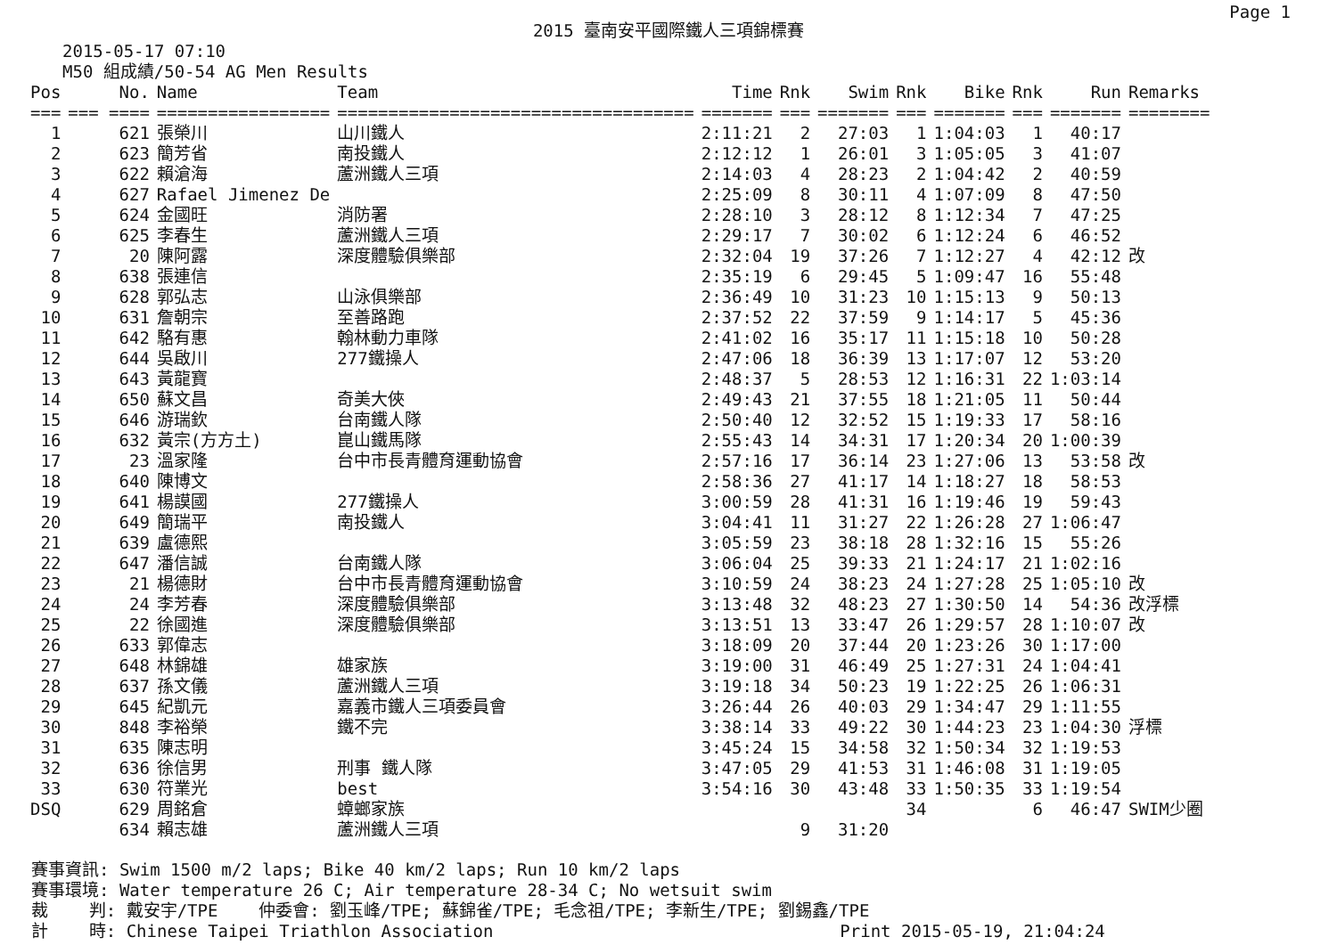Page 1
2015 臺南安平國際鐵人三項錦標賽
2015-05-17 07:10
M50 組成績/50-54 AG Men Results
| Pos | No. | Name | Team | Time | Rnk | Swim | Rnk | Bike | Rnk | Run | Remarks |
| --- | --- | --- | --- | --- | --- | --- | --- | --- | --- | --- | --- |
| === | === ==== | ================= | =================================== | ======= | === | ======= | === | ======= | === | ======= | ======== |
| 1 | 621 | 張榮川 | 山川鐵人 | 2:11:21 | 2 | 27:03 | 1 | 1:04:03 | 1 | 40:17 | |
| 2 | 623 | 簡芳省 | 南投鐵人 | 2:12:12 | 1 | 26:01 | 3 | 1:05:05 | 3 | 41:07 | |
| 3 | 622 | 賴滄海 | 蘆洲鐵人三項 | 2:14:03 | 4 | 28:23 | 2 | 1:04:42 | 2 | 40:59 | |
| 4 | 627 | Rafael Jimenez De | | 2:25:09 | 8 | 30:11 | 4 | 1:07:09 | 8 | 47:50 | |
| 5 | 624 | 金國旺 | 消防署 | 2:28:10 | 3 | 28:12 | 8 | 1:12:34 | 7 | 47:25 | |
| 6 | 625 | 李春生 | 蘆洲鐵人三項 | 2:29:17 | 7 | 30:02 | 6 | 1:12:24 | 6 | 46:52 | |
| 7 | 20 | 陳阿露 | 深度體驗俱樂部 | 2:32:04 | 19 | 37:26 | 7 | 1:12:27 | 4 | 42:12 | 改 |
| 8 | 638 | 張連信 | | 2:35:19 | 6 | 29:45 | 5 | 1:09:47 | 16 | 55:48 | |
| 9 | 628 | 郭弘志 | 山泳俱樂部 | 2:36:49 | 10 | 31:23 | 10 | 1:15:13 | 9 | 50:13 | |
| 10 | 631 | 詹朝宗 | 至善路跑 | 2:37:52 | 22 | 37:59 | 9 | 1:14:17 | 5 | 45:36 | |
| 11 | 642 | 駱有惠 | 翰林動力車隊 | 2:41:02 | 16 | 35:17 | 11 | 1:15:18 | 10 | 50:28 | |
| 12 | 644 | 吳啟川 | 277鐵操人 | 2:47:06 | 18 | 36:39 | 13 | 1:17:07 | 12 | 53:20 | |
| 13 | 643 | 黃龍寶 | | 2:48:37 | 5 | 28:53 | 12 | 1:16:31 | 22 | 1:03:14 | |
| 14 | 650 | 蘇文昌 | 奇美大俠 | 2:49:43 | 21 | 37:55 | 18 | 1:21:05 | 11 | 50:44 | |
| 15 | 646 | 游瑞欽 | 台南鐵人隊 | 2:50:40 | 12 | 32:52 | 15 | 1:19:33 | 17 | 58:16 | |
| 16 | 632 | 黃宗(方方土) | 崑山鐵馬隊 | 2:55:43 | 14 | 34:31 | 17 | 1:20:34 | 20 | 1:00:39 | |
| 17 | 23 | 溫家隆 | 台中市長青體育運動協會 | 2:57:16 | 17 | 36:14 | 23 | 1:27:06 | 13 | 53:58 | 改 |
| 18 | 640 | 陳博文 | | 2:58:36 | 27 | 41:17 | 14 | 1:18:27 | 18 | 58:53 | |
| 19 | 641 | 楊謨國 | 277鐵操人 | 3:00:59 | 28 | 41:31 | 16 | 1:19:46 | 19 | 59:43 | |
| 20 | 649 | 簡瑞平 | 南投鐵人 | 3:04:41 | 11 | 31:27 | 22 | 1:26:28 | 27 | 1:06:47 | |
| 21 | 639 | 盧德熙 | | 3:05:59 | 23 | 38:18 | 28 | 1:32:16 | 15 | 55:26 | |
| 22 | 647 | 潘信誠 | 台南鐵人隊 | 3:06:04 | 25 | 39:33 | 21 | 1:24:17 | 21 | 1:02:16 | |
| 23 | 21 | 楊德財 | 台中市長青體育運動協會 | 3:10:59 | 24 | 38:23 | 24 | 1:27:28 | 25 | 1:05:10 | 改 |
| 24 | 24 | 李芳春 | 深度體驗俱樂部 | 3:13:48 | 32 | 48:23 | 27 | 1:30:50 | 14 | 54:36 | 改浮標 |
| 25 | 22 | 徐國進 | 深度體驗俱樂部 | 3:13:51 | 13 | 33:47 | 26 | 1:29:57 | 28 | 1:10:07 | 改 |
| 26 | 633 | 郭偉志 | | 3:18:09 | 20 | 37:44 | 20 | 1:23:26 | 30 | 1:17:00 | |
| 27 | 648 | 林錦雄 | 雄家族 | 3:19:00 | 31 | 46:49 | 25 | 1:27:31 | 24 | 1:04:41 | |
| 28 | 637 | 孫文儀 | 蘆洲鐵人三項 | 3:19:18 | 34 | 50:23 | 19 | 1:22:25 | 26 | 1:06:31 | |
| 29 | 645 | 紀凱元 | 嘉義市鐵人三項委員會 | 3:26:44 | 26 | 40:03 | 29 | 1:34:47 | 29 | 1:11:55 | |
| 30 | 848 | 李裕榮 | 鐵不完 | 3:38:14 | 33 | 49:22 | 30 | 1:44:23 | 23 | 1:04:30 | 浮標 |
| 31 | 635 | 陳志明 | | 3:45:24 | 15 | 34:58 | 32 | 1:50:34 | 32 | 1:19:53 | |
| 32 | 636 | 徐信男 | 刑事 鐵人隊 | 3:47:05 | 29 | 41:53 | 31 | 1:46:08 | 31 | 1:19:05 | |
| 33 | 630 | 符業光 | best | 3:54:16 | 30 | 43:48 | 33 | 1:50:35 | 33 | 1:19:54 | |
| DSQ | 629 | 周銘倉 | 蟑螂家族 | | | | 34 | | 6 | 46:47 | SWIM少圈 |
| | 634 | 賴志雄 | 蘆洲鐵人三項 | | 9 | 31:20 | | | | | |
賽事資訊: Swim 1500 m/2 laps; Bike 40 km/2 laps; Run 10 km/2 laps 賽事環境: Water temperature 26 C; Air temperature 28-34 C; No wetsuit swim 裁 判: 戴安宇/TPE 仲委會: 劉玉峰/TPE; 蘇錦雀/TPE; 毛念祖/TPE; 李新生/TPE; 劉錫鑫/TPE 計 時: Chinese Taipei Triathlon Association Print 2015-05-19, 21:04:24